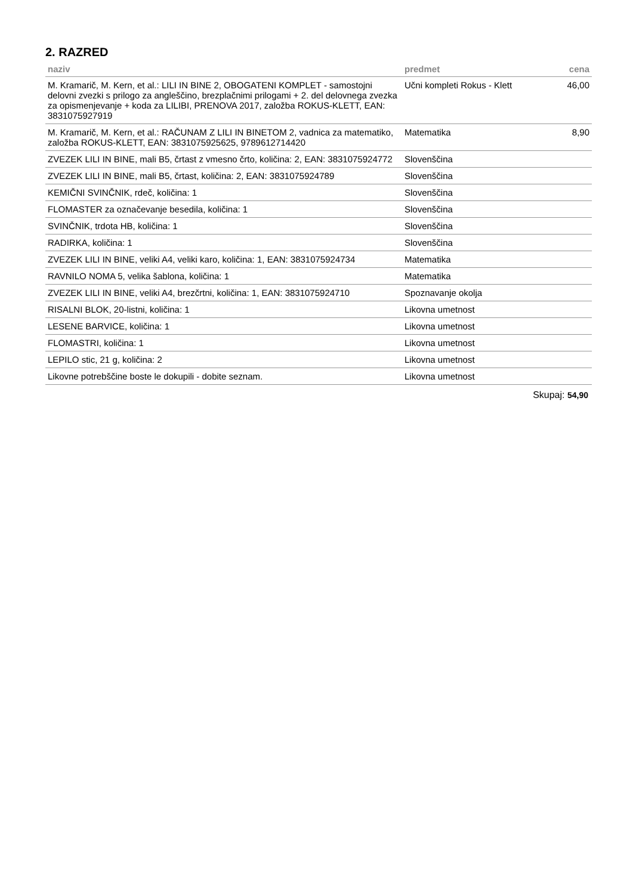2. RAZRED
| naziv | predmet | cena |
| --- | --- | --- |
| M. Kramarič, M. Kern, et al.: LILI IN BINE 2, OBOGATENI KOMPLET - samostojni delovni zvezki s prilogo za angleščino, brezplačnimi prilogami + 2. del delovnega zvezka za opismenjevanje + koda za LILIBI, PRENOVA 2017, založba ROKUS-KLETT, EAN: 3831075927919 | Učni kompleti Rokus - Klett | 46,00 |
| M. Kramarič, M. Kern, et al.: RAČUNAM Z LILI IN BINETOM 2, vadnica za matematiko, založba ROKUS-KLETT, EAN: 3831075925625, 9789612714420 | Matematika | 8,90 |
| ZVEZEK LILI IN BINE, mali B5, črtast z vmesno črto, količina: 2, EAN: 3831075924772 | Slovenščina | |
| ZVEZEK LILI IN BINE, mali B5, črtast, količina: 2, EAN: 3831075924789 | Slovenščina | |
| KEMIČNI SVINČNIK, rdeč, količina: 1 | Slovenščina | |
| FLOMASTER za označevanje besedila, količina: 1 | Slovenščina | |
| SVINČNIK, trdota HB, količina: 1 | Slovenščina | |
| RADIRKA, količina: 1 | Slovenščina | |
| ZVEZEK LILI IN BINE, veliki A4, veliki karo, količina: 1, EAN: 3831075924734 | Matematika | |
| RAVNILO NOMA 5, velika šablona, količina: 1 | Matematika | |
| ZVEZEK LILI IN BINE, veliki A4, brezčrtni, količina: 1, EAN: 3831075924710 | Spoznavanje okolja | |
| RISALNI BLOK, 20-listni, količina: 1 | Likovna umetnost | |
| LESENE BARVICE, količina: 1 | Likovna umetnost | |
| FLOMASTRI, količina: 1 | Likovna umetnost | |
| LEPILO stic, 21 g, količina: 2 | Likovna umetnost | |
| Likovne potrebščine boste le dokupili - dobite seznam. | Likovna umetnost | |
Skupaj: 54,90